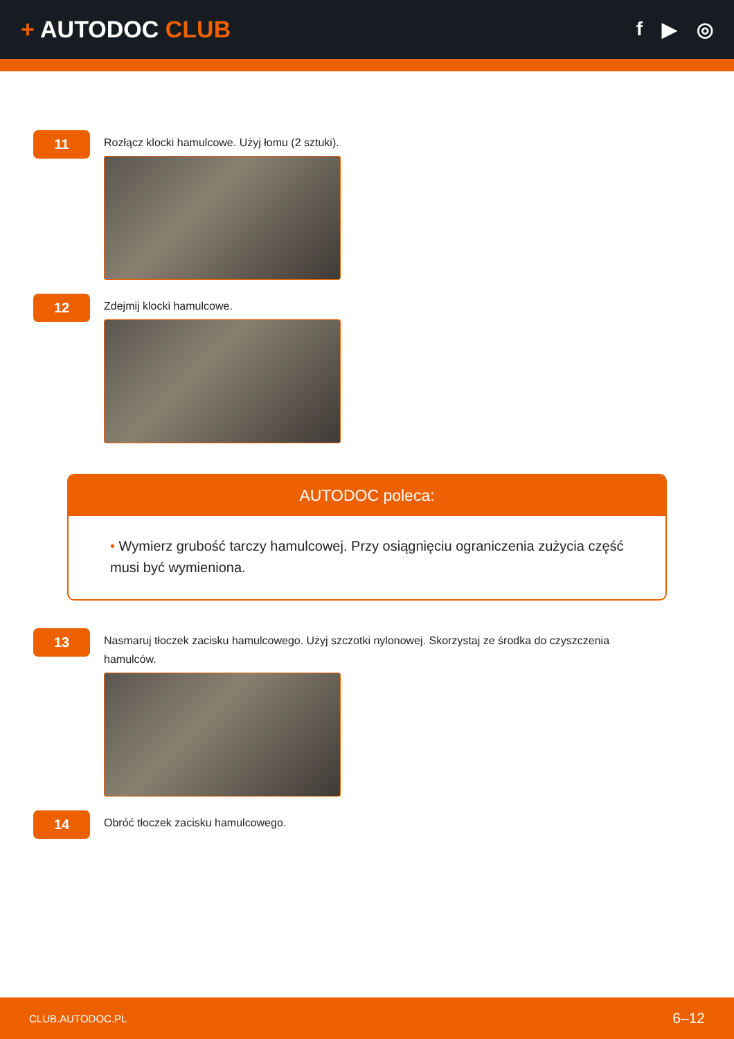+ AUTODOC CLUB
f ▶ ◎
11
Rozłącz klocki hamulcowe. Użyj łomu (2 sztuki).
12
Zdejmij klocki hamulcowe.
AUTODOC poleca:
• Wymierz grubość tarczy hamulcowej. Przy osiągnięciu ograniczenia zużycia część musi być wymieniona.
13
Nasmaruj tłoczek zacisku hamulcowego. Użyj szczotki nylonowej. Skorzystaj ze środka do czyszczenia hamulców.
14
Obróć tłoczek zacisku hamulcowego.
CLUB.AUTODOC.PL 6–12